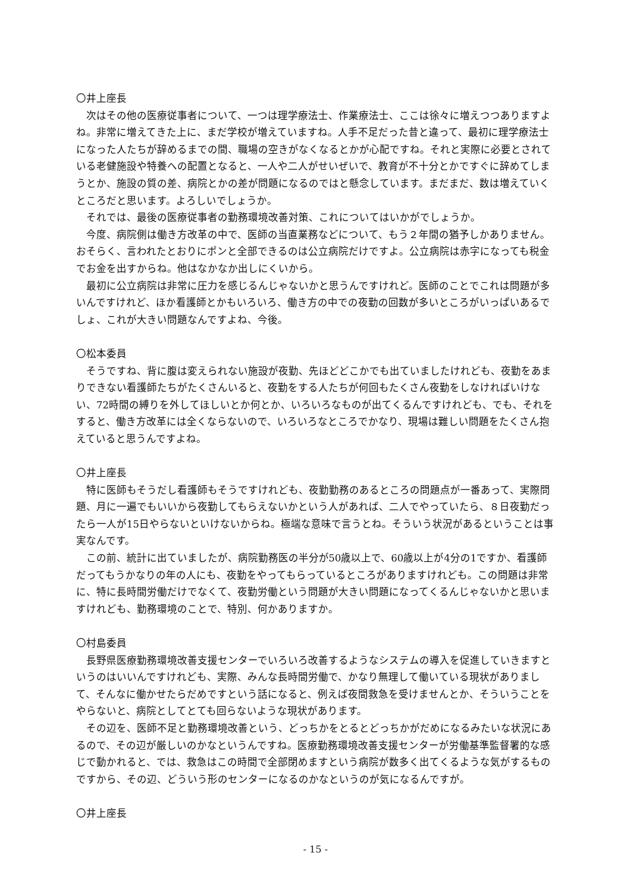〇井上座長
次はその他の医療従事者について、一つは理学療法士、作業療法士、ここは徐々に増えつつありますよね。非常に増えてきた上に、まだ学校が増えていますね。人手不足だった昔と違って、最初に理学療法士になった人たちが辞めるまでの間、職場の空きがなくなるとかが心配ですね。それと実際に必要とされている老健施設や特養への配置となると、一人や二人がせいぜいで、教育が不十分とかですぐに辞めてしまうとか、施設の質の差、病院とかの差が問題になるのではと懸念しています。まだまだ、数は増えていくところだと思います。よろしいでしょうか。
それでは、最後の医療従事者の勤務環境改善対策、これについてはいかがでしょうか。
今度、病院側は働き方改革の中で、医師の当直業務などについて、もう２年間の猶予しかありません。おそらく、言われたとおりにポンと全部できるのは公立病院だけですよ。公立病院は赤字になっても税金でお金を出すからね。他はなかなか出しにくいから。
最初に公立病院は非常に圧力を感じるんじゃないかと思うんですけれど。医師のことでこれは問題が多いんですけれど、ほか看護師とかもいろいろ、働き方の中での夜勤の回数が多いところがいっぱいあるでしょ、これが大きい問題なんですよね、今後。
〇松本委員
そうですね、背に腹は変えられない施設が夜勤、先ほどどこかでも出ていましたけれども、夜勤をあまりできない看護師たちがたくさんいると、夜勤をする人たちが何回もたくさん夜勤をしなければいけない、72時間の縛りを外してほしいとか何とか、いろいろなものが出てくるんですけれども、でも、それをすると、働き方改革には全くならないので、いろいろなところでかなり、現場は難しい問題をたくさん抱えていると思うんですよね。
〇井上座長
特に医師もそうだし看護師もそうですけれども、夜勤勤務のあるところの問題点が一番あって、実際問題、月に一遍でもいいから夜勤してもらえないかという人があれば、二人でやっていたら、８日夜勤だったら一人が15日やらないといけないからね。極端な意味で言うとね。そういう状況があるということは事実なんです。
この前、統計に出ていましたが、病院勤務医の半分が50歳以上で、60歳以上が4分の1ですか、看護師だってもうかなりの年の人にも、夜勤をやってもらっているところがありますけれども。この問題は非常に、特に長時間労働だけでなくて、夜勤労働という問題が大きい問題になってくるんじゃないかと思いますけれども、勤務環境のことで、特別、何かありますか。
〇村島委員
長野県医療勤務環境改善支援センターでいろいろ改善するようなシステムの導入を促進していきますというのはいいんですけれども、実際、みんな長時間労働で、かなり無理して働いている現状がありまして、そんなに働かせたらだめですという話になると、例えば夜間救急を受けませんとか、そういうことをやらないと、病院としてとても回らないような現状があります。
その辺を、医師不足と勤務環境改善という、どっちかをとるとどっちかがだめになるみたいな状況にあるので、その辺が厳しいのかなというんですね。医療勤務環境改善支援センターが労働基準監督署的な感じで動かれると、では、救急はこの時間で全部閉めますという病院が数多く出てくるような気がするものですから、その辺、どういう形のセンターになるのかなというのが気になるんですが。
〇井上座長
- 15 -